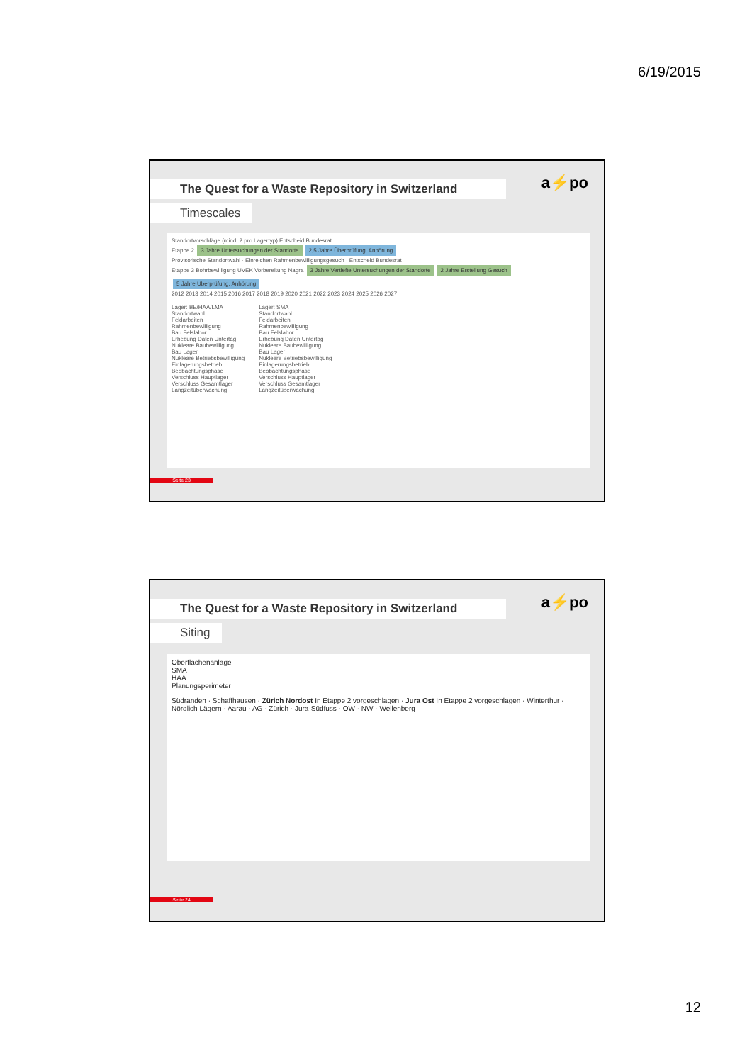6/19/2015
a⚡po
The Quest for a Waste Repository in Switzerland
Timescales
Standortvorschläge (mind. 2 pro Lagertyp) Entscheid Bundesrat
Etappe 2 3 Jahre Untersuchungen der Standorte 2,5 Jahre Überprüfung, Anhörung
Provisorische Standortwahl · Einreichen Rahmenbewilligungsgesuch · Entscheid Bundesrat
Etappe 3 Bohrbewilligung UVEK Vorbereitung Nagra 3 Jahre Vertiefte Untersuchungen der Standorte 2 Jahre Erstellung Gesuch 5 Jahre Überprüfung, Anhörung
2012 2013 2014 2015 2016 2017 2018 2019 2020 2021 2022 2023 2024 2025 2026 2027
Lager: BE/HAA/LMA
Standortwahl
Feldarbeiten
Rahmenbewilligung
Bau Felslabor
Erhebung Daten Untertag
Nukleare Baubewilligung
Bau Lager
Nukleare Betriebsbewilligung
Einlagerungsbetrieb
Beobachtungsphase
Verschluss Hauptlager
Verschluss Gesamtlager
Langzeitüberwachung
Lager: SMA
Standortwahl
Feldarbeiten
Rahmenbewilligung
Bau Felslabor
Erhebung Daten Untertag
Nukleare Baubewilligung
Bau Lager
Nukleare Betriebsbewilligung
Einlagerungsbetrieb
Beobachtungsphase
Verschluss Hauptlager
Verschluss Gesamtlager
Langzeitüberwachung
Seite 23
a⚡po
The Quest for a Waste Repository in Switzerland
Siting
Oberflächenanlage
SMA
HAA
Planungsperimeter
Südranden · Schaffhausen · Zürich Nordost In Etappe 2 vorgeschlagen · Jura Ost In Etappe 2 vorgeschlagen · Winterthur · Nördlich Lägern · Aarau · AG · Zürich · Jura-Südfuss · OW · NW · Wellenberg
Seite 24
12